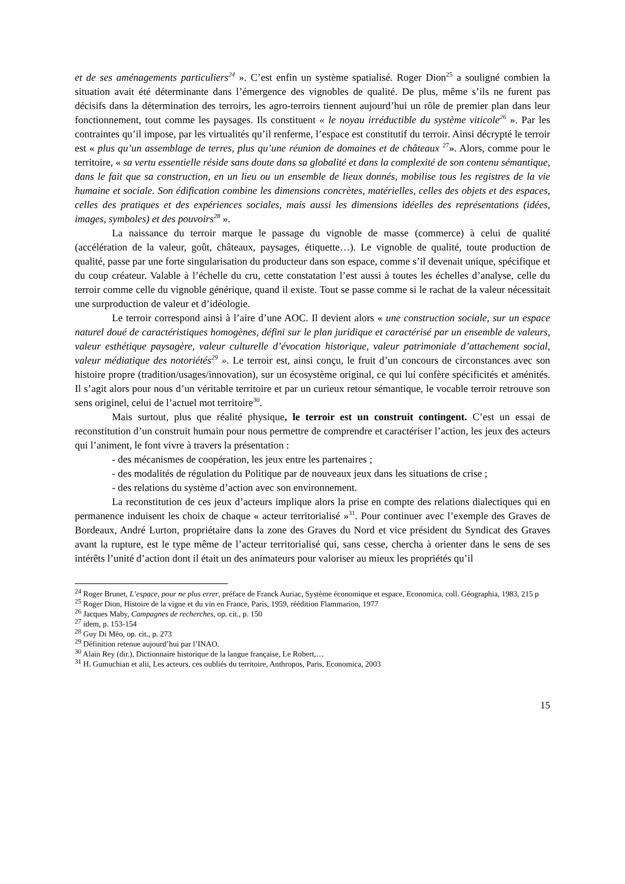et de ses aménagements particuliers<sup>24</sup> ». C’est enfin un système spatialisé. Roger Dion<sup>25</sup> a souligné combien la situation avait été déterminante dans l’émergence des vignobles de qualité. De plus, même s’ils ne furent pas décisifs dans la détermination des terroirs, les agro-terroirs tiennent aujourd’hui un rôle de premier plan dans leur fonctionnement, tout comme les paysages. Ils constituent « le noyau irréductible du système viticole<sup>26</sup> ». Par les contraintes qu’il impose, par les virtualités qu’il renferme, l’espace est constitutif du terroir. Ainsi décrypté le terroir est « plus qu’un assemblage de terres, plus qu’une réunion de domaines et de châteaux <sup>27</sup>». Alors, comme pour le territoire, « sa vertu essentielle réside sans doute dans sa globalité et dans la complexité de son contenu sémantique, dans le fait que sa construction, en un lieu ou un ensemble de lieux donnés, mobilise tous les registres de la vie humaine et sociale. Son édification combine les dimensions concrètes, matérielles, celles des objets et des espaces, celles des pratiques et des expériences sociales, mais aussi les dimensions idéelles des représentations (idées, images, symboles) et des pouvoirs<sup>28</sup> ».
La naissance du terroir marque le passage du vignoble de masse (commerce) à celui de qualité (accélération de la valeur, goût, châteaux, paysages, étiquette…). Le vignoble de qualité, toute production de qualité, passe par une forte singularisation du producteur dans son espace, comme s’il devenait unique, spécifique et du coup créateur. Valable à l’échelle du cru, cette constatation l’est aussi à toutes les échelles d’analyse, celle du terroir comme celle du vignoble générique, quand il existe. Tout se passe comme si le rachat de la valeur nécessitait une surproduction de valeur et d’idéologie.
Le terroir correspond ainsi à l’aire d’une AOC. Il devient alors « une construction sociale, sur un espace naturel doué de caractéristiques homogènes, défini sur le plan juridique et caractérisé par un ensemble de valeurs, valeur esthétique paysagère, valeur culturelle d’évocation historique, valeur patrimoniale d’attachement social, valeur médiatique des notoriétés<sup>29</sup> ». Le terroir est, ainsi conçu, le fruit d’un concours de circonstances avec son histoire propre (tradition/usages/innovation), sur un écosystème original, ce qui lui confère spécificités et aménités. Il s’agit alors pour nous d’un véritable territoire et par un curieux retour sémantique, le vocable terroir retrouve son sens originel, celui de l’actuel mot territoire<sup>30</sup>.
Mais surtout, plus que réalité physique, le terroir est un construit contingent. C’est un essai de reconstitution d’un construit humain pour nous permettre de comprendre et caractériser l’action, les jeux des acteurs qui l’animent, le font vivre à travers la présentation :
- des mécanismes de coopération, les jeux entre les partenaires ;
- des modalités de régulation du Politique par de nouveaux jeux dans les situations de crise ;
- des relations du système d’action avec son environnement.
La reconstitution de ces jeux d’acteurs implique alors la prise en compte des relations dialectiques qui en permanence induisent les choix de chaque « acteur territorialisé »<sup>31</sup>. Pour continuer avec l’exemple des Graves de Bordeaux, André Lurton, propriétaire dans la zone des Graves du Nord et vice président du Syndicat des Graves avant la rupture, est le type même de l’acteur territorialisé qui, sans cesse, chercha à orienter dans le sens de ses intérêts l’unité d’action dont il était un des animateurs pour valoriser au mieux les propriétés qu’il
<sup>24</sup> Roger Brunet, L’espace, pour ne plus errer, préface de Franck Auriac, Système économique et espace, Economica, coll. Géographia, 1983, 215 p
<sup>25</sup> Roger Dion, Histoire de la vigne et du vin en France, Paris, 1959, réédition Flammarion, 1977
<sup>26</sup> Jacques Maby, Campagnes de recherches, op. cit., p. 150
<sup>27</sup> idem, p. 153-154
<sup>28</sup> Guy Di Méo, op. cit., p. 273
<sup>29</sup> Définition retenue aujourd’hui par l’INAO.
<sup>30</sup> Alain Rey (dir.), Dictionnaire historique de la langue française, Le Robert,…
<sup>31</sup> H. Gumuchian et alii, Les acteurs, ces oubliés du territoire, Anthropos, Paris, Economica, 2003
15